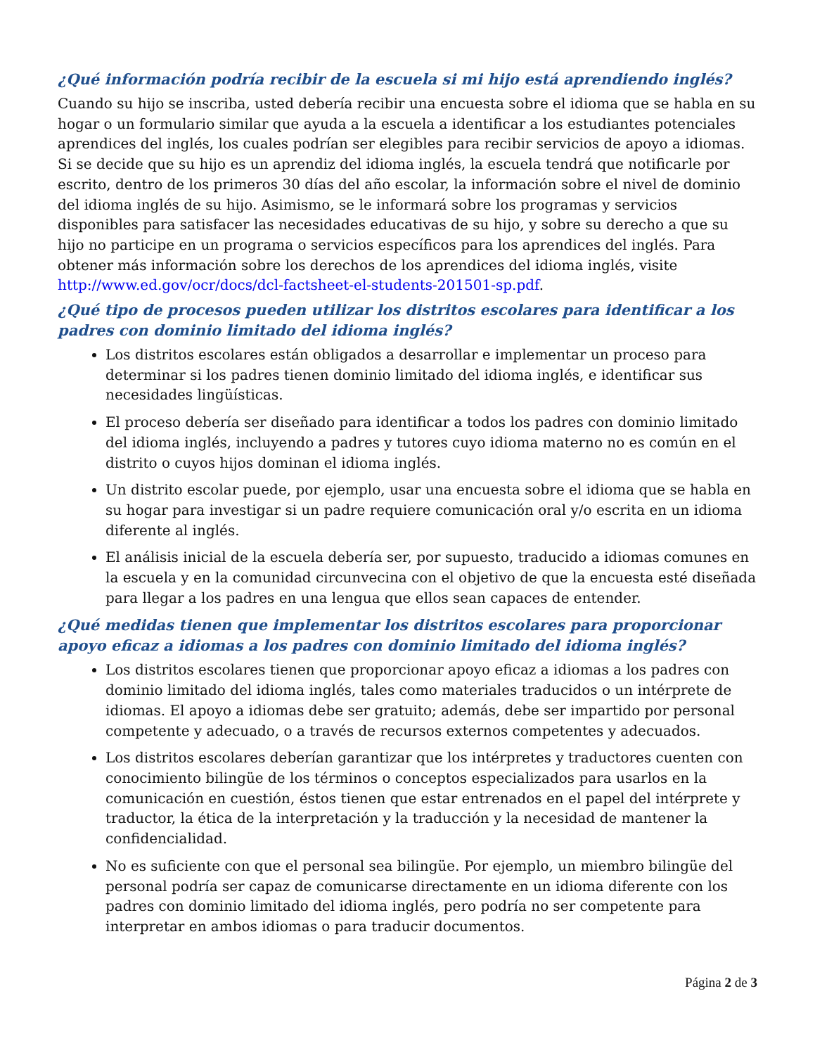¿Qué información podría recibir de la escuela si mi hijo está aprendiendo inglés?
Cuando su hijo se inscriba, usted debería recibir una encuesta sobre el idioma que se habla en su hogar o un formulario similar que ayuda a la escuela a identificar a los estudiantes potenciales aprendices del inglés, los cuales podrían ser elegibles para recibir servicios de apoyo a idiomas. Si se decide que su hijo es un aprendiz del idioma inglés, la escuela tendrá que notificarle por escrito, dentro de los primeros 30 días del año escolar, la información sobre el nivel de dominio del idioma inglés de su hijo. Asimismo, se le informará sobre los programas y servicios disponibles para satisfacer las necesidades educativas de su hijo, y sobre su derecho a que su hijo no participe en un programa o servicios específicos para los aprendices del inglés. Para obtener más información sobre los derechos de los aprendices del idioma inglés, visite http://www.ed.gov/ocr/docs/dcl-factsheet-el-students-201501-sp.pdf.
¿Qué tipo de procesos pueden utilizar los distritos escolares para identificar a los padres con dominio limitado del idioma inglés?
Los distritos escolares están obligados a desarrollar e implementar un proceso para determinar si los padres tienen dominio limitado del idioma inglés, e identificar sus necesidades lingüísticas.
El proceso debería ser diseñado para identificar a todos los padres con dominio limitado del idioma inglés, incluyendo a padres y tutores cuyo idioma materno no es común en el distrito o cuyos hijos dominan el idioma inglés.
Un distrito escolar puede, por ejemplo, usar una encuesta sobre el idioma que se habla en su hogar para investigar si un padre requiere comunicación oral y/o escrita en un idioma diferente al inglés.
El análisis inicial de la escuela debería ser, por supuesto, traducido a idiomas comunes en la escuela y en la comunidad circunvecina con el objetivo de que la encuesta esté diseñada para llegar a los padres en una lengua que ellos sean capaces de entender.
¿Qué medidas tienen que implementar los distritos escolares para proporcionar apoyo eficaz a idiomas a los padres con dominio limitado del idioma inglés?
Los distritos escolares tienen que proporcionar apoyo eficaz a idiomas a los padres con dominio limitado del idioma inglés, tales como materiales traducidos o un intérprete de idiomas. El apoyo a idiomas debe ser gratuito; además, debe ser impartido por personal competente y adecuado, o a través de recursos externos competentes y adecuados.
Los distritos escolares deberían garantizar que los intérpretes y traductores cuenten con conocimiento bilingüe de los términos o conceptos especializados para usarlos en la comunicación en cuestión, éstos tienen que estar entrenados en el papel del intérprete y traductor, la ética de la interpretación y la traducción y la necesidad de mantener la confidencialidad.
No es suficiente con que el personal sea bilingüe. Por ejemplo, un miembro bilingüe del personal podría ser capaz de comunicarse directamente en un idioma diferente con los padres con dominio limitado del idioma inglés, pero podría no ser competente para interpretar en ambos idiomas o para traducir documentos.
Página 2 de 3